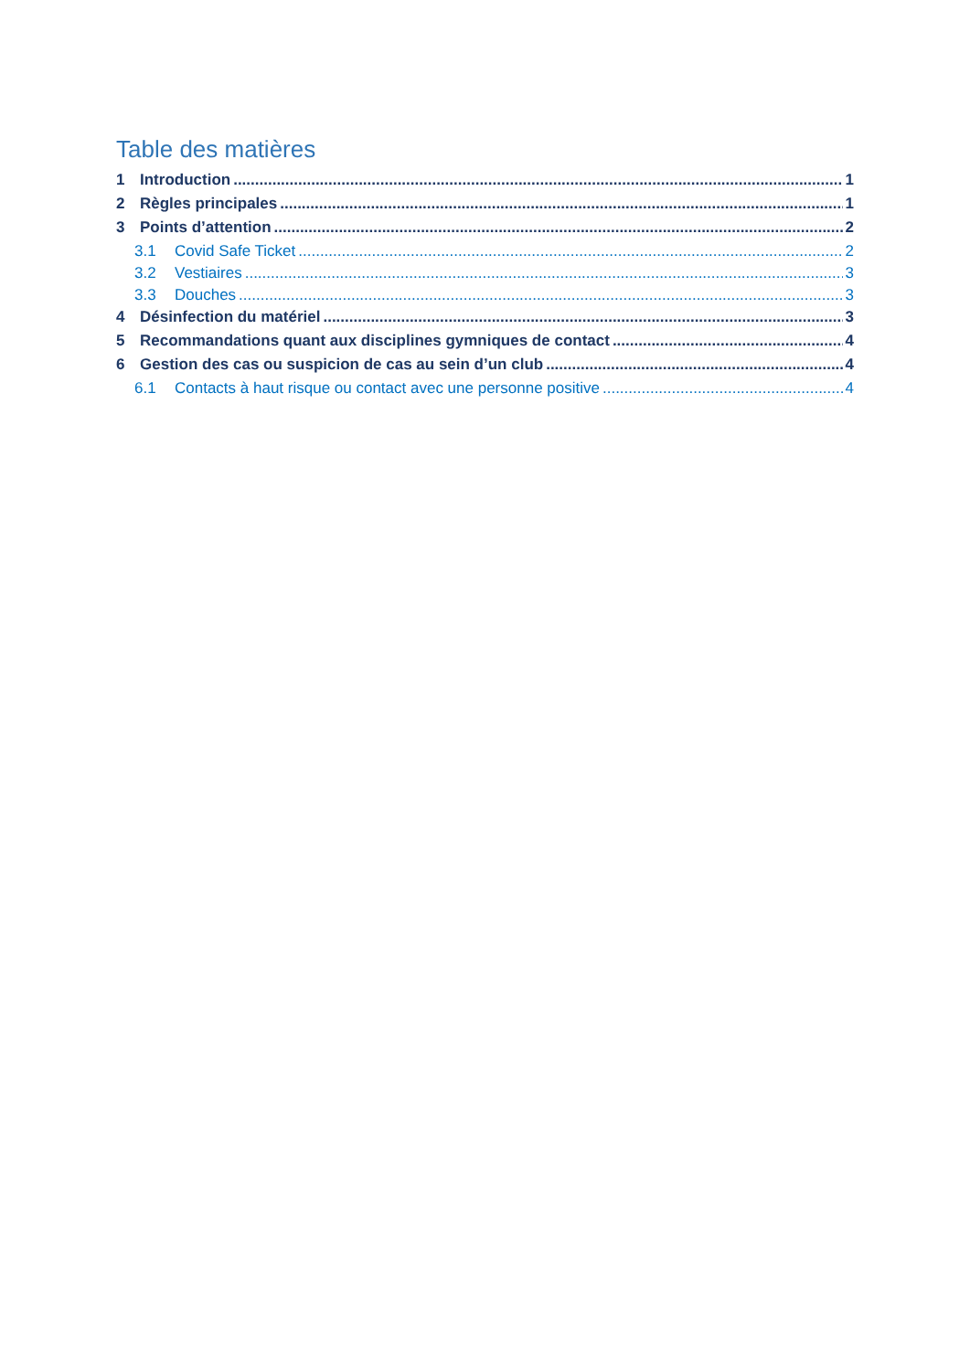Table des matières
1 Introduction 1
2 Règles principales 1
3 Points d’attention 2
3.1 Covid Safe Ticket 2
3.2 Vestiaires 3
3.3 Douches 3
4 Désinfection du matériel 3
5 Recommandations quant aux disciplines gymniques de contact 4
6 Gestion des cas ou suspicion de cas au sein d’un club 4
6.1 Contacts à haut risque ou contact avec une personne positive 4